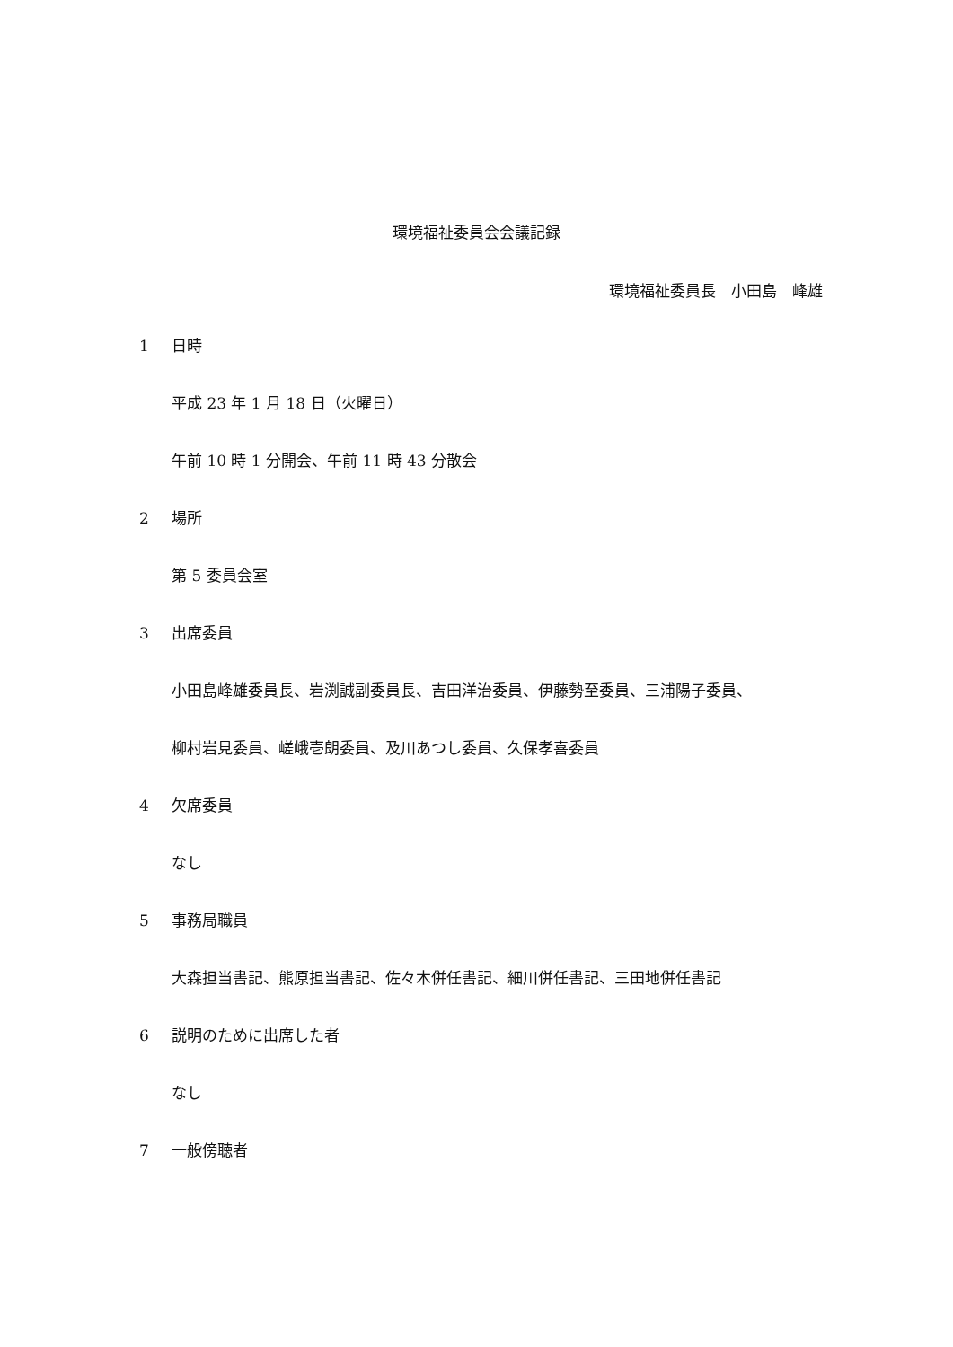環境福祉委員会会議記録
環境福祉委員長　小田島　峰雄
1 日時
平成 23 年 1 月 18 日（火曜日）
午前 10 時 1 分開会、午前 11 時 43 分散会
2 場所
第 5 委員会室
3 出席委員
小田島峰雄委員長、岩渕誠副委員長、吉田洋治委員、伊藤勢至委員、三浦陽子委員、
柳村岩見委員、嵯峨壱朗委員、及川あつし委員、久保孝喜委員
4 欠席委員
なし
5 事務局職員
大森担当書記、熊原担当書記、佐々木併任書記、細川併任書記、三田地併任書記
6 説明のために出席した者
なし
7 一般傍聴者